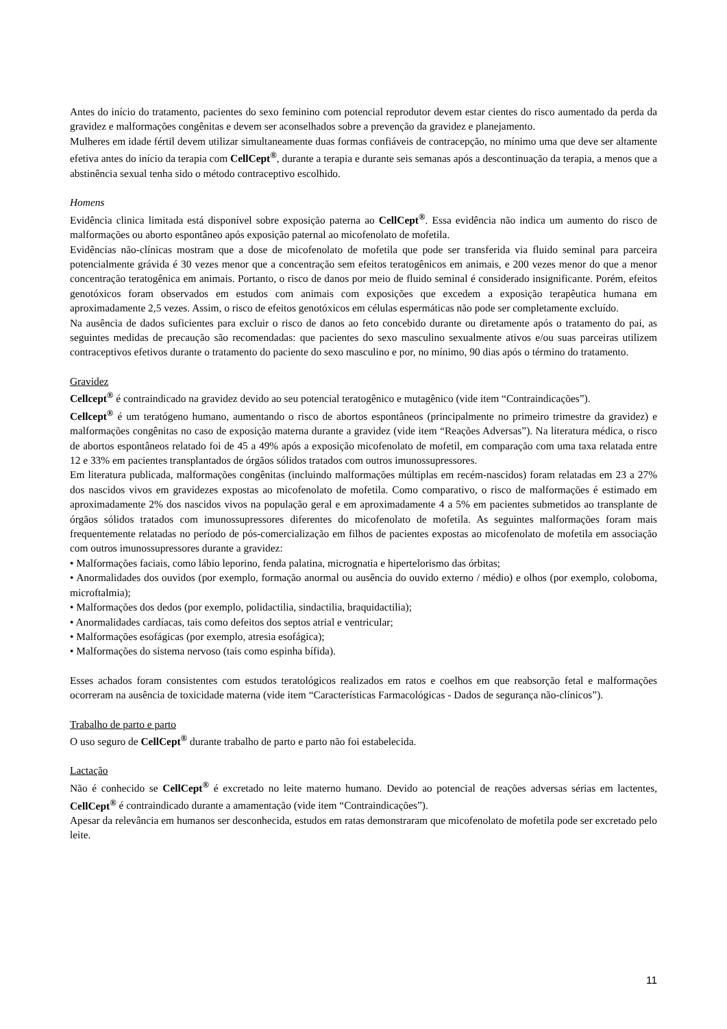Antes do início do tratamento, pacientes do sexo feminino com potencial reprodutor devem estar cientes do risco aumentado da perda da gravidez e malformações congênitas e devem ser aconselhados sobre a prevenção da gravidez e planejamento.
Mulheres em idade fértil devem utilizar simultaneamente duas formas confiáveis de contracepção, no mínimo uma que deve ser altamente efetiva antes do início da terapia com CellCept<sup>®</sup>, durante a terapia e durante seis semanas após a descontinuação da terapia, a menos que a abstinência sexual tenha sido o método contraceptivo escolhido.
Homens
Evidência clinica limitada está disponível sobre exposição paterna ao CellCept<sup>®</sup>. Essa evidência não indica um aumento do risco de malformações ou aborto espontâneo após exposição paternal ao micofenolato de mofetila.
Evidências não-clínicas mostram que a dose de micofenolato de mofetila que pode ser transferida via fluido seminal para parceira potencialmente grávida é 30 vezes menor que a concentração sem efeitos teratogênicos em animais, e 200 vezes menor do que a menor concentração teratogênica em animais. Portanto, o risco de danos por meio de fluido seminal é considerado insignificante. Porém, efeitos genotóxicos foram observados em estudos com animais com exposições que excedem a exposição terapêutica humana em aproximadamente 2,5 vezes. Assim, o risco de efeitos genotóxicos em células espermáticas não pode ser completamente excluído.
Na ausência de dados suficientes para excluir o risco de danos ao feto concebido durante ou diretamente após o tratamento do pai, as seguintes medidas de precaução são recomendadas: que pacientes do sexo masculino sexualmente ativos e/ou suas parceiras utilizem contraceptivos efetivos durante o tratamento do paciente do sexo masculino e por, no mínimo, 90 dias após o término do tratamento.
Gravidez
Cellcept<sup>®</sup> é contraindicado na gravidez devido ao seu potencial teratogênico e mutagênico (vide item “Contraindicações”).
Cellcept<sup>®</sup> é um teratógeno humano, aumentando o risco de abortos espontâneos (principalmente no primeiro trimestre da gravidez) e malformações congênitas no caso de exposição materna durante a gravidez (vide item “Reações Adversas”). Na literatura médica, o risco de abortos espontâneos relatado foi de 45 a 49% após a exposição micofenolato de mofetil, em comparação com uma taxa relatada entre 12 e 33% em pacientes transplantados de órgãos sólidos tratados com outros imunossupressores.
Em literatura publicada, malformações congênitas (incluindo malformações múltiplas em recém-nascidos) foram relatadas em 23 a 27% dos nascidos vivos em gravidezes expostas ao micofenolato de mofetila. Como comparativo, o risco de malformações é estimado em aproximadamente 2% dos nascidos vivos na população geral e em aproximadamente 4 a 5% em pacientes submetidos ao transplante de órgãos sólidos tratados com imunossupressores diferentes do micofenolato de mofetila. As seguintes malformações foram mais frequentemente relatadas no período de pós-comercialização em filhos de pacientes expostas ao micofenolato de mofetila em associação com outros imunossupressores durante a gravidez:
• Malformações faciais, como lábio leporino, fenda palatina, micrognatia e hipertelorismo das órbitas;
• Anormalidades dos ouvidos (por exemplo, formação anormal ou ausência do ouvido externo / médio) e olhos (por exemplo, coloboma, microftalmia);
• Malformações dos dedos (por exemplo, polidactilia, sindactilia, braquidactilia);
• Anormalidades cardíacas, tais como defeitos dos septos atrial e ventricular;
• Malformações esofágicas (por exemplo, atresia esofágica);
• Malformações do sistema nervoso (tais como espinha bífida).
Esses achados foram consistentes com estudos teratológicos realizados em ratos e coelhos em que reabsorção fetal e malformações ocorreram na ausência de toxicidade materna (vide item “Características Farmacológicas - Dados de segurança não-clínicos”).
Trabalho de parto e parto
O uso seguro de CellCept<sup>®</sup> durante trabalho de parto e parto não foi estabelecida.
Lactação
Não é conhecido se CellCept<sup>®</sup> é excretado no leite materno humano. Devido ao potencial de reações adversas sérias em lactentes, CellCept<sup>®</sup> é contraindicado durante a amamentação (vide item “Contraindicações”).
Apesar da relevância em humanos ser desconhecida, estudos em ratas demonstraram que micofenolato de mofetila pode ser excretado pelo leite.
11